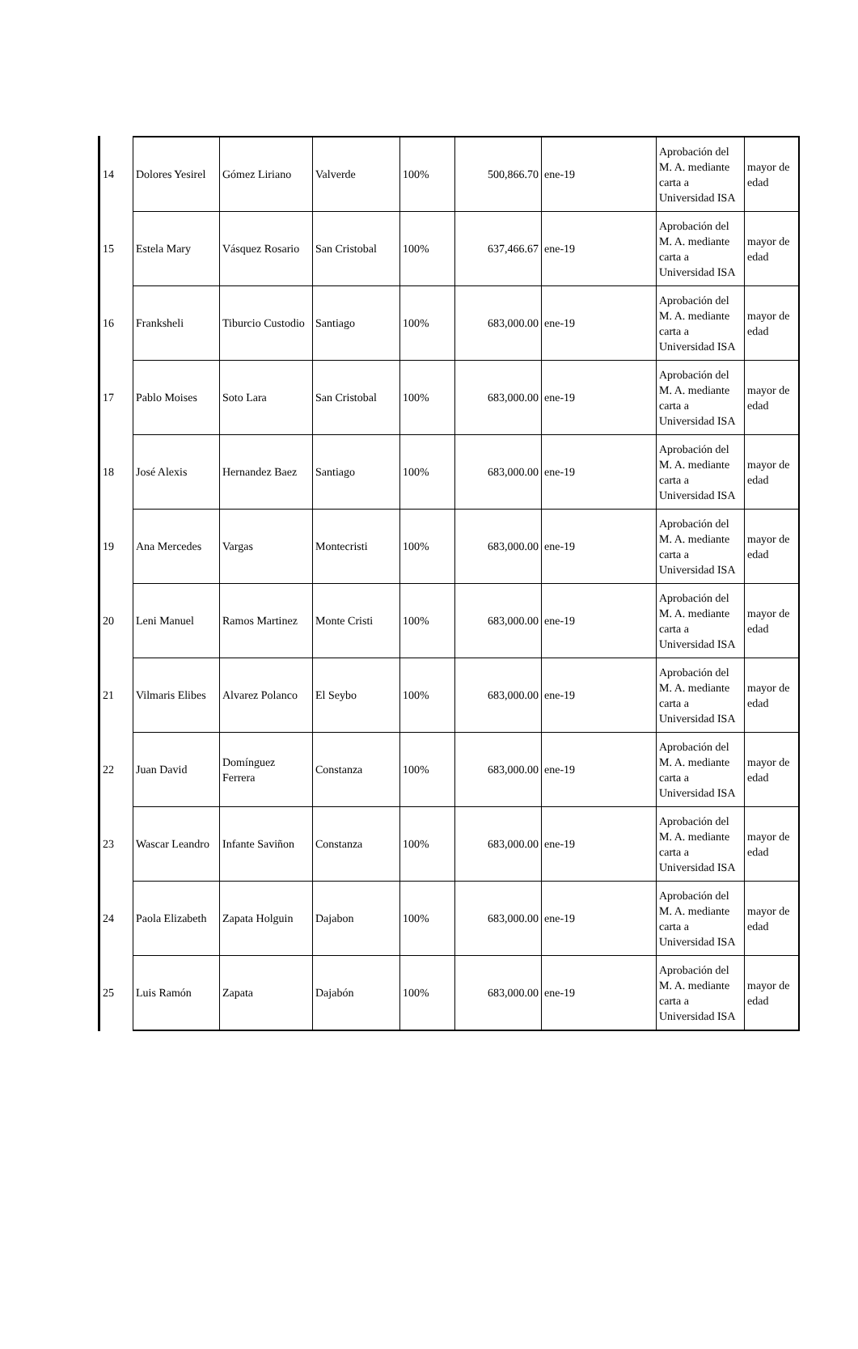| 14 | Dolores Yesirel | Gómez Liriano | Valverde | 100% | 500,866.70 | ene-19 | Aprobación del M. A. mediante carta a Universidad ISA | mayor de edad |
| 15 | Estela Mary | Vásquez Rosario | San Cristobal | 100% | 637,466.67 | ene-19 | Aprobación del M. A. mediante carta a Universidad ISA | mayor de edad |
| 16 | Franksheli | Tiburcio Custodio | Santiago | 100% | 683,000.00 | ene-19 | Aprobación del M. A. mediante carta a Universidad ISA | mayor de edad |
| 17 | Pablo Moises | Soto Lara | San Cristobal | 100% | 683,000.00 | ene-19 | Aprobación del M. A. mediante carta a Universidad ISA | mayor de edad |
| 18 | José Alexis | Hernandez Baez | Santiago | 100% | 683,000.00 | ene-19 | Aprobación del M. A. mediante carta a Universidad ISA | mayor de edad |
| 19 | Ana Mercedes | Vargas | Montecristi | 100% | 683,000.00 | ene-19 | Aprobación del M. A. mediante carta a Universidad ISA | mayor de edad |
| 20 | Leni Manuel | Ramos Martinez | Monte Cristi | 100% | 683,000.00 | ene-19 | Aprobación del M. A. mediante carta a Universidad ISA | mayor de edad |
| 21 | Vilmaris Elibes | Alvarez Polanco | El Seybo | 100% | 683,000.00 | ene-19 | Aprobación del M. A. mediante carta a Universidad ISA | mayor de edad |
| 22 | Juan David | Domínguez Ferrera | Constanza | 100% | 683,000.00 | ene-19 | Aprobación del M. A. mediante carta a Universidad ISA | mayor de edad |
| 23 | Wascar Leandro | Infante Saviñon | Constanza | 100% | 683,000.00 | ene-19 | Aprobación del M. A. mediante carta a Universidad ISA | mayor de edad |
| 24 | Paola Elizabeth | Zapata Holguin | Dajabon | 100% | 683,000.00 | ene-19 | Aprobación del M. A. mediante carta a Universidad ISA | mayor de edad |
| 25 | Luis Ramón | Zapata | Dajabón | 100% | 683,000.00 | ene-19 | Aprobación del M. A. mediante carta a Universidad ISA | mayor de edad |